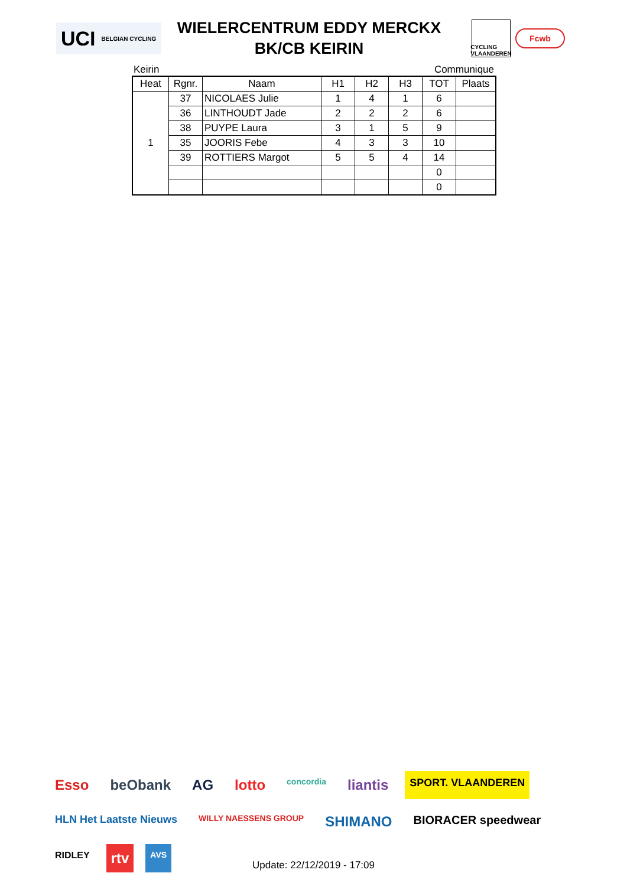UCI BELGIAN CYCLING
WIELERCENTRUM EDDY MERCKX
BK/CB KEIRIN
CYCLING VLAANDEREN
Fcwb
Keirin Communique
| Heat | Rgnr. | Naam | H1 | H2 | H3 | TOT | Plaats |
| --- | --- | --- | --- | --- | --- | --- | --- |
| 1 | 37 | NICOLAES Julie | 1 | 4 | 1 | 6 | |
| | 36 | LINTHOUDT Jade | 2 | 2 | 2 | 6 | |
| | 38 | PUYPE Laura | 3 | 1 | 5 | 9 | |
| | 35 | JOORIS Febe | 4 | 3 | 3 | 10 | |
| | 39 | ROTTIERS Margot | 5 | 5 | 4 | 14 | |
| | | | | | | 0 | |
| | | | | | | 0 | |
Esso beObank AG lotto concordia liantis SPORT. VLAANDEREN HLN Het Laatste Nieuws WILLY NAESSENS GROUP SHIMANO BIORACER speedwear RIDLEY rtv AVS
Update: 22/12/2019 - 17:09